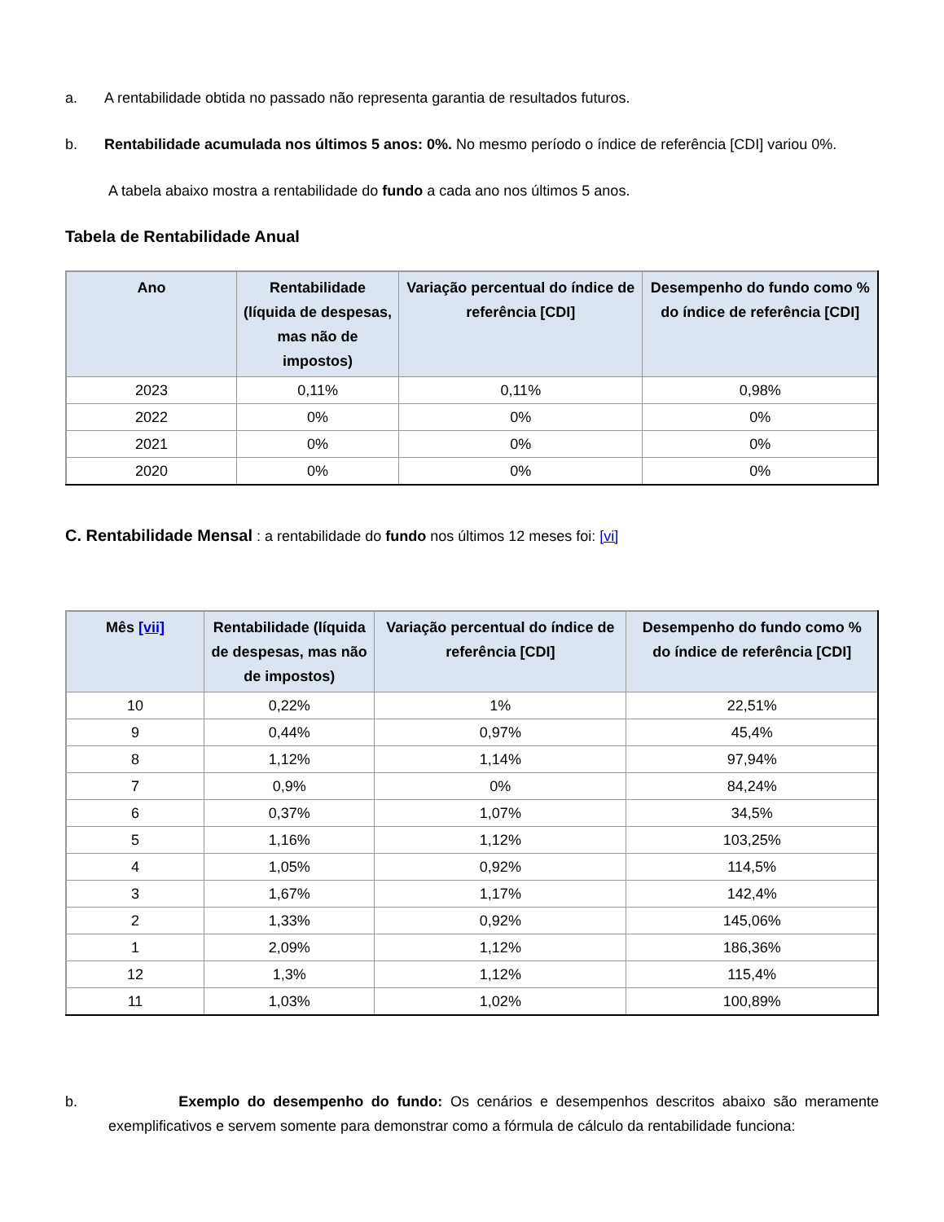a. A rentabilidade obtida no passado não representa garantia de resultados futuros.
b. Rentabilidade acumulada nos últimos 5 anos: 0%. No mesmo período o índice de referência [CDI] variou 0%.
A tabela abaixo mostra a rentabilidade do fundo a cada ano nos últimos 5 anos.
Tabela de Rentabilidade Anual
| Ano | Rentabilidade (líquida de despesas, mas não de impostos) | Variação percentual do índice de referência [CDI] | Desempenho do fundo como % do índice de referência [CDI] |
| --- | --- | --- | --- |
| 2023 | 0,11% | 0,11% | 0,98% |
| 2022 | 0% | 0% | 0% |
| 2021 | 0% | 0% | 0% |
| 2020 | 0% | 0% | 0% |
C. Rentabilidade Mensal : a rentabilidade do fundo nos últimos 12 meses foi: [vi]
| Mês [vii] | Rentabilidade (líquida de despesas, mas não de impostos) | Variação percentual do índice de referência [CDI] | Desempenho do fundo como % do índice de referência [CDI] |
| --- | --- | --- | --- |
| 10 | 0,22% | 1% | 22,51% |
| 9 | 0,44% | 0,97% | 45,4% |
| 8 | 1,12% | 1,14% | 97,94% |
| 7 | 0,9% | 0% | 84,24% |
| 6 | 0,37% | 1,07% | 34,5% |
| 5 | 1,16% | 1,12% | 103,25% |
| 4 | 1,05% | 0,92% | 114,5% |
| 3 | 1,67% | 1,17% | 142,4% |
| 2 | 1,33% | 0,92% | 145,06% |
| 1 | 2,09% | 1,12% | 186,36% |
| 12 | 1,3% | 1,12% | 115,4% |
| 11 | 1,03% | 1,02% | 100,89% |
b. Exemplo do desempenho do fundo: Os cenários e desempenhos descritos abaixo são meramente exemplificativos e servem somente para demonstrar como a fórmula de cálculo da rentabilidade funciona: